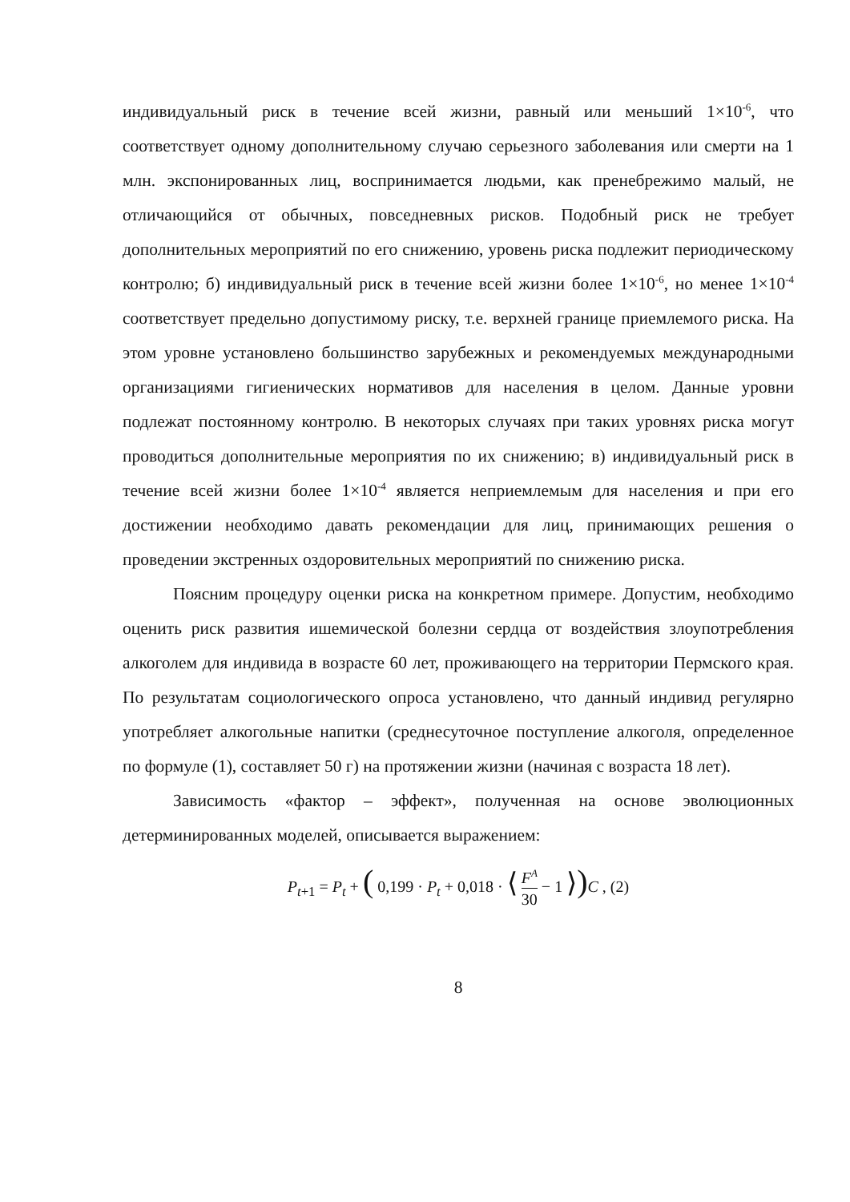индивидуальный риск в течение всей жизни, равный или меньший 1×10<sup>-6</sup>, что соответствует одному дополнительному случаю серьезного заболевания или смерти на 1 млн. экспонированных лиц, воспринимается людьми, как пренебрежимо малый, не отличающийся от обычных, повседневных рисков. Подобный риск не требует дополнительных мероприятий по его снижению, уровень риска подлежит периодическому контролю; б) индивидуальный риск в течение всей жизни более 1×10<sup>-6</sup>, но менее 1×10<sup>-4</sup> соответствует предельно допустимому риску, т.е. верхней границе приемлемого риска. На этом уровне установлено большинство зарубежных и рекомендуемых международными организациями гигиенических нормативов для населения в целом. Данные уровни подлежат постоянному контролю. В некоторых случаях при таких уровнях риска могут проводиться дополнительные мероприятия по их снижению; в) индивидуальный риск в течение всей жизни более 1×10<sup>-4</sup> является неприемлемым для населения и при его достижении необходимо давать рекомендации для лиц, принимающих решения о проведении экстренных оздоровительных мероприятий по снижению риска.
Поясним процедуру оценки риска на конкретном примере. Допустим, необходимо оценить риск развития ишемической болезни сердца от воздействия злоупотребления алкоголем для индивида в возрасте 60 лет, проживающего на территории Пермского края. По результатам социологического опроса установлено, что данный индивид регулярно употребляет алкогольные напитки (среднесуточное поступление алкоголя, определенное по формуле (1), составляет 50 г) на протяжении жизни (начиная с возраста 18 лет).
Зависимость «фактор – эффект», полученная на основе эволюционных детерминированных моделей, описывается выражением:
P<sub>t+1</sub> = P<sub>t</sub> + ( 0,199 · P<sub>t</sub> + 0,018 · ⟨ F<sup>A</sup> 30 − 1 ⟩) C , (2)
8